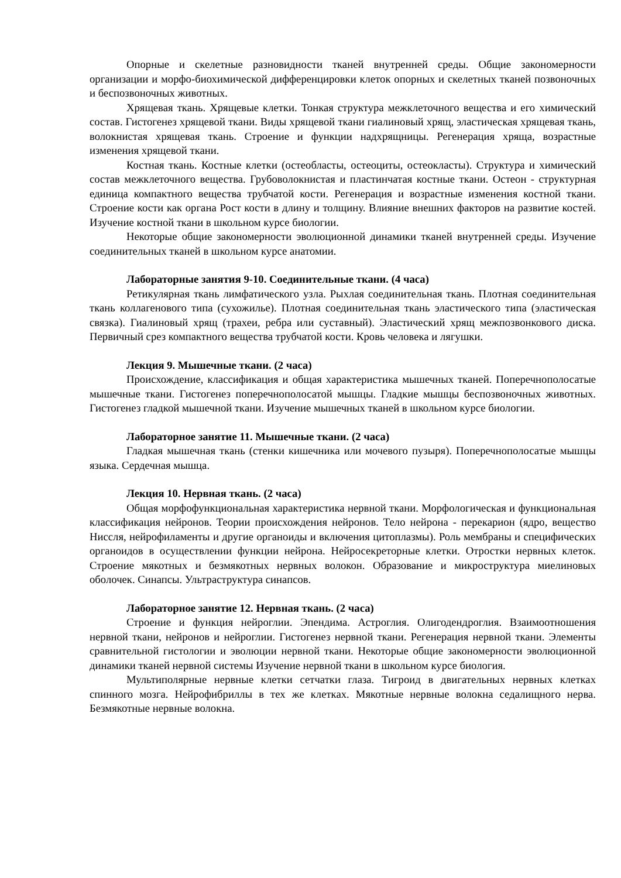Опорные и скелетные разновидности тканей внутренней среды. Общие закономерности организации и морфо-биохимической дифференцировки клеток опорных и скелетных тканей позвоночных и беспозвоночных животных.
Хрящевая ткань. Хрящевые клетки. Тонкая структура межклеточного вещества и его химический состав. Гистогенез хрящевой ткани. Виды хрящевой ткани гиалиновый хрящ, эластическая хрящевая ткань, волокнистая хрящевая ткань. Строение и функции надхрящницы. Регенерация хряща, возрастные изменения хрящевой ткани.
Костная ткань. Костные клетки (остеобласты, остеоциты, остеокласты). Структура и химический состав межклеточного вещества. Грубоволокнистая и пластинчатая костные ткани. Остеон - структурная единица компактного вещества трубчатой кости. Регенерация и возрастные изменения костной ткани. Строение кости как органа Рост кости в длину и толщину. Влияние внешних факторов на развитие костей. Изучение костной ткани в школьном курсе биологии.
Некоторые общие закономерности эволюционной динамики тканей внутренней среды. Изучение соединительных тканей в школьном курсе анатомии.
Лабораторные занятия 9-10. Соединительные ткани. (4 часа)
Ретикулярная ткань лимфатического узла. Рыхлая соединительная ткань. Плотная соединительная ткань коллагенового типа (сухожилье). Плотная соединительная ткань эластического типа (эластическая связка). Гиалиновый хрящ (трахеи, ребра или суставный). Эластический хрящ межпозвонкового диска. Первичный срез компактного вещества трубчатой кости. Кровь человека и лягушки.
Лекция 9. Мышечные ткани. (2 часа)
Происхождение, классификация и общая характеристика мышечных тканей. Поперечнополосатые мышечные ткани. Гистогенез поперечнополосатой мышцы. Гладкие мышцы беспозвоночных животных. Гистогенез гладкой мышечной ткани. Изучение мышечных тканей в школьном курсе биологии.
Лабораторное занятие 11. Мышечные ткани. (2 часа)
Гладкая мышечная ткань (стенки кишечника или мочевого пузыря). Поперечнополосатые мышцы языка. Сердечная мышца.
Лекция 10. Нервная ткань. (2 часа)
Общая морфофункциональная характеристика нервной ткани. Морфологическая и функциональная классификация нейронов. Теории происхождения нейронов. Тело нейрона - перекарион (ядро, вещество Ниссля, нейрофиламенты и другие органоиды и включения цитоплазмы). Роль мембраны и специфических органоидов в осуществлении функции нейрона. Нейросекреторные клетки. Отростки нервных клеток. Строение мякотных и безмякотных нервных волокон. Образование и микроструктура миелиновых оболочек. Синапсы. Ультраструктура синапсов.
Лабораторное занятие 12. Нервная ткань. (2 часа)
Строение и функция нейроглии. Эпендима. Астроглия. Олигодендроглия. Взаимоотношения нервной ткани, нейронов и нейроглии. Гистогенез нервной ткани. Регенерация нервной ткани. Элементы сравнительной гистологии и эволюции нервной ткани. Некоторые общие закономерности эволюционной динамики тканей нервной системы Изучение нервной ткани в школьном курсе биология.
Мультиполярные нервные клетки сетчатки глаза. Тигроид в двигательных нервных клетках спинного мозга. Нейрофибриллы в тех же клетках. Мякотные нервные волокна седалищного нерва. Безмякотные нервные волокна.